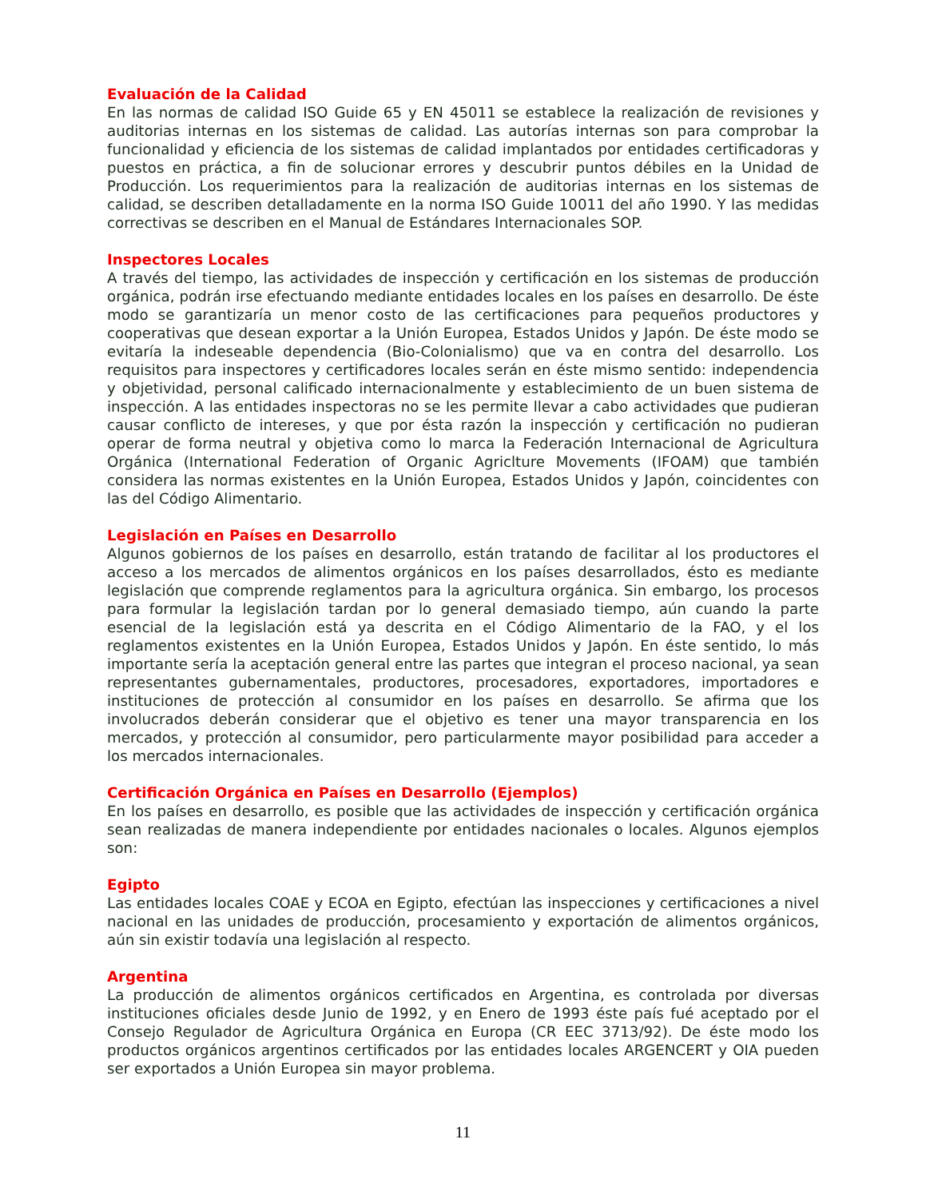Evaluación de la Calidad
En las normas de calidad ISO Guide 65 y EN 45011 se establece la realización de revisiones y auditorias internas en los sistemas de calidad. Las autorías internas son para comprobar la funcionalidad y eficiencia de los sistemas de calidad implantados por entidades certificadoras y puestos en práctica, a fin de solucionar errores y descubrir puntos débiles en la Unidad de Producción. Los requerimientos para la realización de auditorias internas en los sistemas de calidad, se describen detalladamente en la norma ISO Guide 10011 del año 1990. Y las medidas correctivas se describen en el Manual de Estándares Internacionales SOP.
Inspectores Locales
A través del tiempo, las actividades de inspección y certificación en los sistemas de producción orgánica, podrán irse efectuando mediante entidades locales en los países en desarrollo. De éste modo se garantizaría un menor costo de las certificaciones para pequeños productores y cooperativas que desean exportar a la Unión Europea, Estados Unidos y Japón. De éste modo se evitaría la indeseable dependencia (Bio-Colonialismo) que va en contra del desarrollo. Los requisitos para inspectores y certificadores locales serán en éste mismo sentido: independencia y objetividad, personal calificado internacionalmente y establecimiento de un buen sistema de inspección. A las entidades inspectoras no se les permite llevar a cabo actividades que pudieran causar conflicto de intereses, y que por ésta razón la inspección y certificación no pudieran operar de forma neutral y objetiva como lo marca la Federación Internacional de Agricultura Orgánica (International Federation of Organic Agriclture Movements (IFOAM) que también considera las normas existentes en la Unión Europea, Estados Unidos y Japón, coincidentes con las del Código Alimentario.
Legislación en Países en Desarrollo
Algunos gobiernos de los países en desarrollo, están tratando de facilitar al los productores el acceso a los mercados de alimentos orgánicos en los países desarrollados, ésto es mediante legislación que comprende reglamentos para la agricultura orgánica. Sin embargo, los procesos para formular la legislación tardan por lo general demasiado tiempo, aún cuando la parte esencial de la legislación está ya descrita en el Código Alimentario de la FAO, y el los reglamentos existentes en la Unión Europea, Estados Unidos y Japón. En éste sentido, lo más importante sería la aceptación general entre las partes que integran el proceso nacional, ya sean representantes gubernamentales, productores, procesadores, exportadores, importadores e instituciones de protección al consumidor en los países en desarrollo. Se afirma que los involucrados deberán considerar que el objetivo es tener una mayor transparencia en los mercados, y protección al consumidor, pero particularmente mayor posibilidad para acceder a los mercados internacionales.
Certificación Orgánica en Países en Desarrollo (Ejemplos)
En los países en desarrollo, es posible que las actividades de inspección y certificación orgánica sean realizadas de manera independiente por entidades nacionales o locales. Algunos ejemplos son:
Egipto
Las entidades locales COAE y ECOA en Egipto, efectúan las inspecciones y certificaciones a nivel nacional en las unidades de producción, procesamiento y exportación de alimentos orgánicos, aún sin existir todavía una legislación al respecto.
Argentina
La producción de alimentos orgánicos certificados en Argentina, es controlada por diversas instituciones oficiales desde Junio de 1992, y en Enero de 1993 éste país fué aceptado por el Consejo Regulador de Agricultura Orgánica en Europa (CR EEC 3713/92). De éste modo los productos orgánicos argentinos certificados por las entidades locales ARGENCERT y OIA pueden ser exportados a Unión Europea sin mayor problema.
11